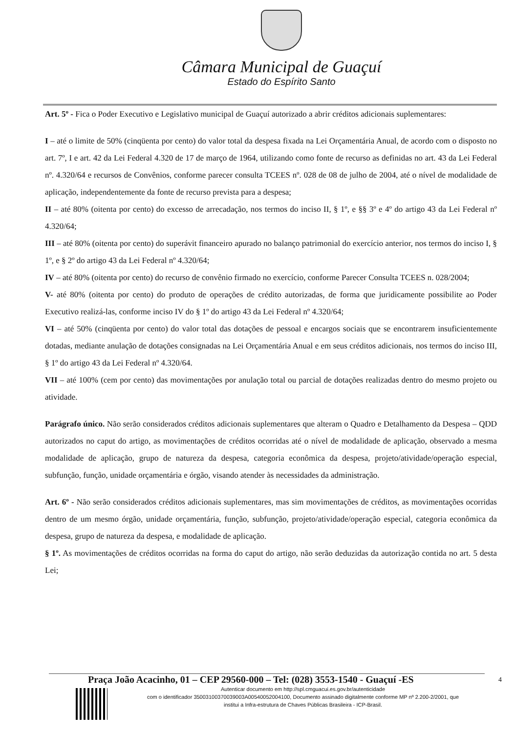Câmara Municipal de Guaçuí
Estado do Espírito Santo
Art. 5º - Fica o Poder Executivo e Legislativo municipal de Guaçuí autorizado a abrir créditos adicionais suplementares:
I – até o limite de 50% (cinqüenta por cento) do valor total da despesa fixada na Lei Orçamentária Anual, de acordo com o disposto no art. 7º, I e art. 42 da Lei Federal 4.320 de 17 de março de 1964, utilizando como fonte de recurso as definidas no art. 43 da Lei Federal nº. 4.320/64 e recursos de Convênios, conforme parecer consulta TCEES nº. 028 de 08 de julho de 2004, até o nível de modalidade de aplicação, independentemente da fonte de recurso prevista para a despesa;
II – até 80% (oitenta por cento) do excesso de arrecadação, nos termos do inciso II, § 1º, e §§ 3º e 4º do artigo 43 da Lei Federal nº 4.320/64;
III – até 80% (oitenta por cento) do superávit financeiro apurado no balanço patrimonial do exercício anterior, nos termos do inciso I, § 1º, e § 2º do artigo 43 da Lei Federal nº 4.320/64;
IV – até 80% (oitenta por cento) do recurso de convênio firmado no exercício, conforme Parecer Consulta TCEES n. 028/2004;
V- até 80% (oitenta por cento) do produto de operações de crédito autorizadas, de forma que juridicamente possibilite ao Poder Executivo realizá-las, conforme inciso IV do § 1º do artigo 43 da Lei Federal nº 4.320/64;
VI – até 50% (cinqüenta por cento) do valor total das dotações de pessoal e encargos sociais que se encontrarem insuficientemente dotadas, mediante anulação de dotações consignadas na Lei Orçamentária Anual e em seus créditos adicionais, nos termos do inciso III, § 1º do artigo 43 da Lei Federal nº 4.320/64.
VII – até 100% (cem por cento) das movimentações por anulação total ou parcial de dotações realizadas dentro do mesmo projeto ou atividade.
Parágrafo único. Não serão considerados créditos adicionais suplementares que alteram o Quadro e Detalhamento da Despesa – QDD autorizados no caput do artigo, as movimentações de créditos ocorridas até o nível de modalidade de aplicação, observado a mesma modalidade de aplicação, grupo de natureza da despesa, categoria econômica da despesa, projeto/atividade/operação especial, subfunção, função, unidade orçamentária e órgão, visando atender às necessidades da administração.
Art. 6º - Não serão considerados créditos adicionais suplementares, mas sim movimentações de créditos, as movimentações ocorridas dentro de um mesmo órgão, unidade orçamentária, função, subfunção, projeto/atividade/operação especial, categoria econômica da despesa, grupo de natureza da despesa, e modalidade de aplicação.
§ 1º. As movimentações de créditos ocorridas na forma do caput do artigo, não serão deduzidas da autorização contida no art. 5 desta Lei;
Praça João Acacinho, 01 – CEP 29560-000 – Tel: (028) 3553-1540 - Guaçuí -ES
Autenticar documento em http://spl.cmguacui.es.gov.br/autenticidade
com o identificador 35003100370039003A00540052004100, Documento assinado digitalmente conforme MP nº 2.200-2/2001, que institui a Infra-estrutura de Chaves Públicas Brasileira - ICP-Brasil.
4